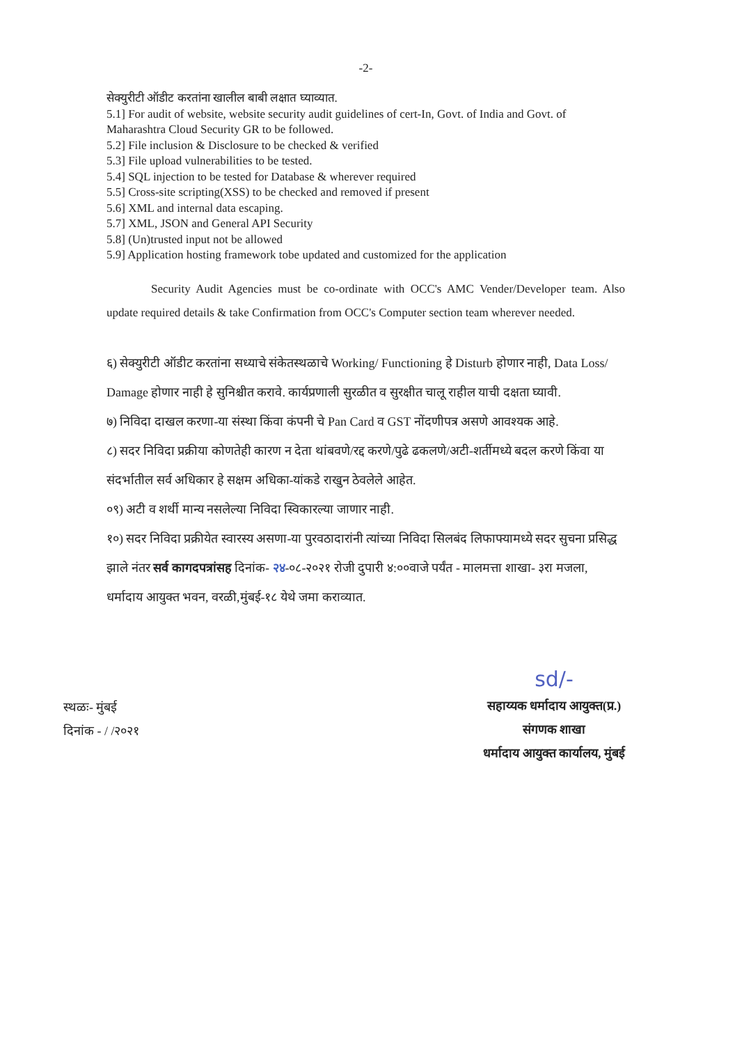-2-
सेक्युरीटी ऑडीट करतांना खालील बाबी लक्षात घ्याव्यात.
5.1] For audit of website, website security audit guidelines of cert-In, Govt. of India and Govt. of Maharashtra Cloud Security GR to be followed.
5.2] File inclusion & Disclosure to be checked & verified
5.3] File upload vulnerabilities to be tested.
5.4] SQL injection to be tested for Database & wherever required
5.5] Cross-site scripting(XSS) to be checked and removed if present
5.6] XML and internal data escaping.
5.7] XML, JSON and General API Security
5.8] (Un)trusted input not be allowed
5.9] Application hosting framework tobe updated and customized for the application
Security Audit Agencies must be co-ordinate with OCC's AMC Vender/Developer team. Also update required details & take Confirmation from OCC's Computer section team wherever needed.
६) सेक्युरीटी ऑडीट करतांना सध्याचे संकेतस्थळाचे Working/ Functioning हे Disturb होणार नाही, Data Loss/ Damage होणार नाही हे सुनिश्चीत करावे. कार्यप्रणाली सुरळीत व सुरक्षीत चालू राहील याची दक्षता घ्यावी.
७) निविदा दाखल करणा-या संस्था किंवा कंपनी चे Pan Card व GST नोंदणीपत्र असणे आवश्यक आहे.
८) सदर निविदा प्रक्रीया कोणतेही कारण न देता थांबवणे/रद्द करणे/पुढे ढकलणे/अटी-शर्तीमध्ये बदल करणे किंवा या संदर्भातील सर्व अधिकार हे सक्षम अधिका-यांकडे राखुन ठेवलेले आहेत.
०९) अटी व शर्थी मान्य नसलेल्या निविदा स्विकारल्या जाणार नाही.
१०) सदर निविदा प्रक्रीयेत स्वारस्य असणा-या पुरवठादारांनी त्यांच्या निविदा सिलबंद लिफाफ्यामध्ये सदर सुचना प्रसिद्ध झाले नंतर सर्व कागदपत्रांसह दिनांक- २४-०८-२०२१ रोजी दुपारी ४:००वाजे पर्यंत - मालमत्ता शाखा- ३रा मजला, धर्मादाय आयुक्त भवन, वरळी,मुंबई-१८ येथे जमा कराव्यात.
स्थळः- मुंबई
दिनांक - / /२०२१
sd/-
सहाय्यक धर्मादाय आयुक्त(प्र.)
संगणक शाखा
धर्मादाय आयुक्त कार्यालय, मुंबई